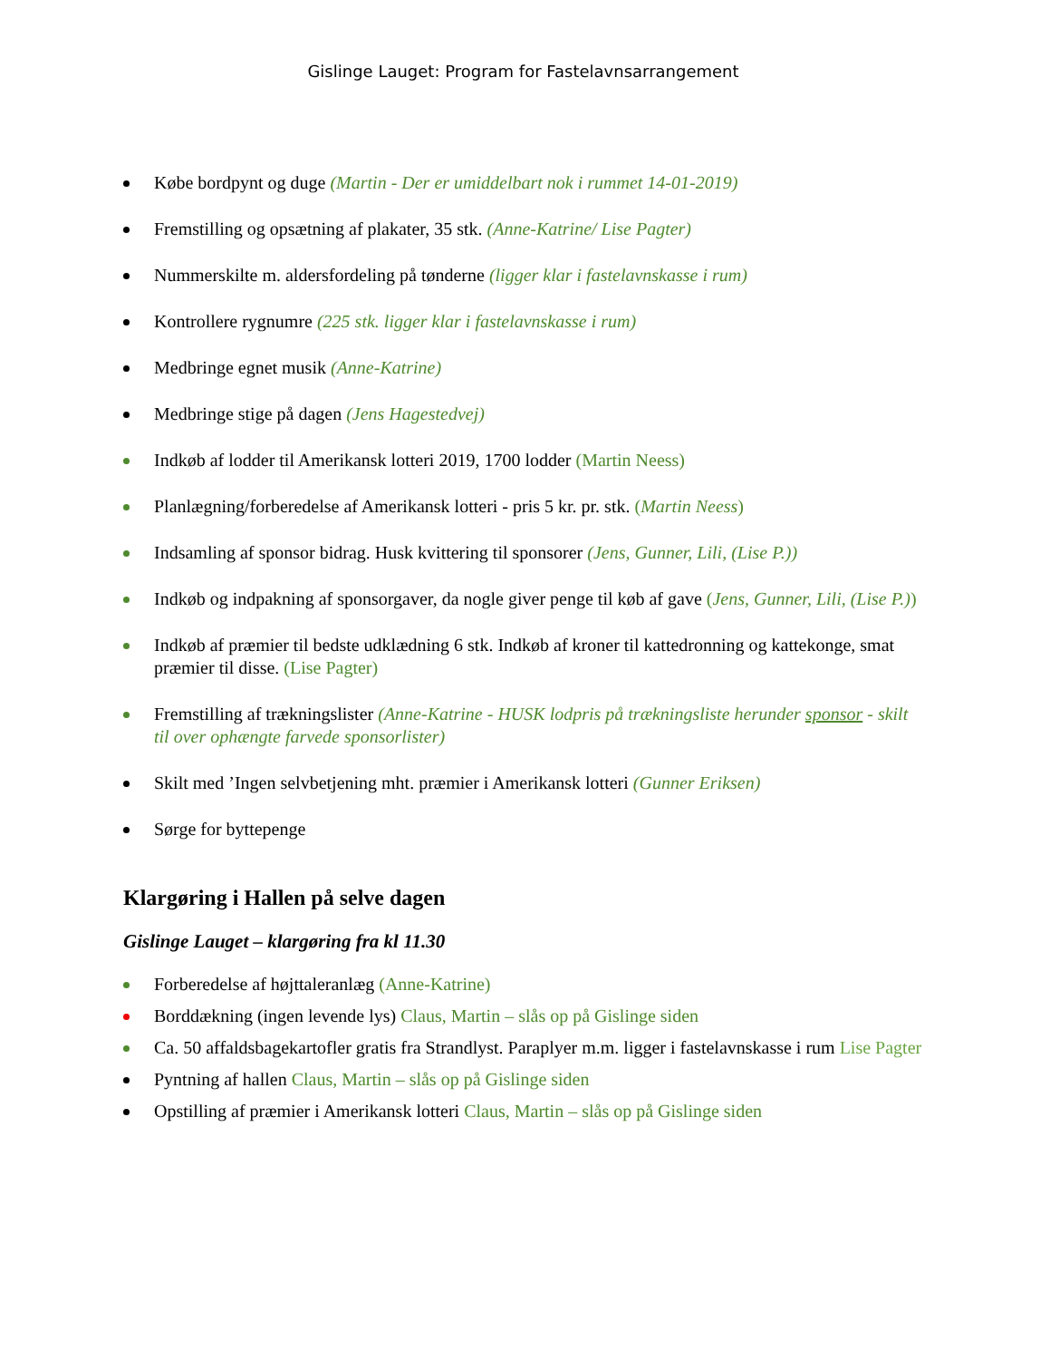Gislinge Lauget: Program for Fastelavnsarrangement
Købe bordpynt og duge (Martin - Der er umiddelbart nok i rummet 14-01-2019)
Fremstilling og opsætning af plakater, 35 stk. (Anne-Katrine/ Lise Pagter)
Nummerskilte m. aldersfordeling på tønderne (ligger klar i fastelavnskasse i rum)
Kontrollere rygnumre (225 stk. ligger klar i fastelavnskasse i rum)
Medbringe egnet musik (Anne-Katrine)
Medbringe stige på dagen (Jens Hagestedvej)
Indkøb af lodder til Amerikansk lotteri 2019, 1700 lodder (Martin Neess)
Planlægning/forberedelse af Amerikansk lotteri - pris 5 kr. pr. stk. (Martin Neess)
Indsamling af sponsor bidrag. Husk kvittering til sponsorer (Jens, Gunner, Lili, (Lise P.))
Indkøb og indpakning af sponsorgaver, da nogle giver penge til køb af gave (Jens, Gunner, Lili, (Lise P.))
Indkøb af præmier til bedste udklædning 6 stk. Indkøb af kroner til kattedronning og kattekonge, smat præmier til disse. (Lise Pagter)
Fremstilling af trækningslister (Anne-Katrine - HUSK lodpris på trækningsliste herunder sponsor - skilt til over ophængte farvede sponsorlister)
Skilt med ’Ingen selvbetjening mht. præmier i Amerikansk lotteri (Gunner Eriksen)
Sørge for byttepenge
Klargøring i Hallen på selve dagen
Gislinge Lauget – klargøring fra kl 11.30
Forberedelse af højttaleranlæg (Anne-Katrine)
Borddækning (ingen levende lys) Claus, Martin – slås op på Gislinge siden
Ca. 50 affaldsbagekartofler gratis fra Strandlyst. Paraplyer m.m. ligger i fastelavnskasse i rum Lise Pagter
Pyntning af hallen Claus, Martin – slås op på Gislinge siden
Opstilling af præmier i Amerikansk lotteri Claus, Martin – slås op på Gislinge siden